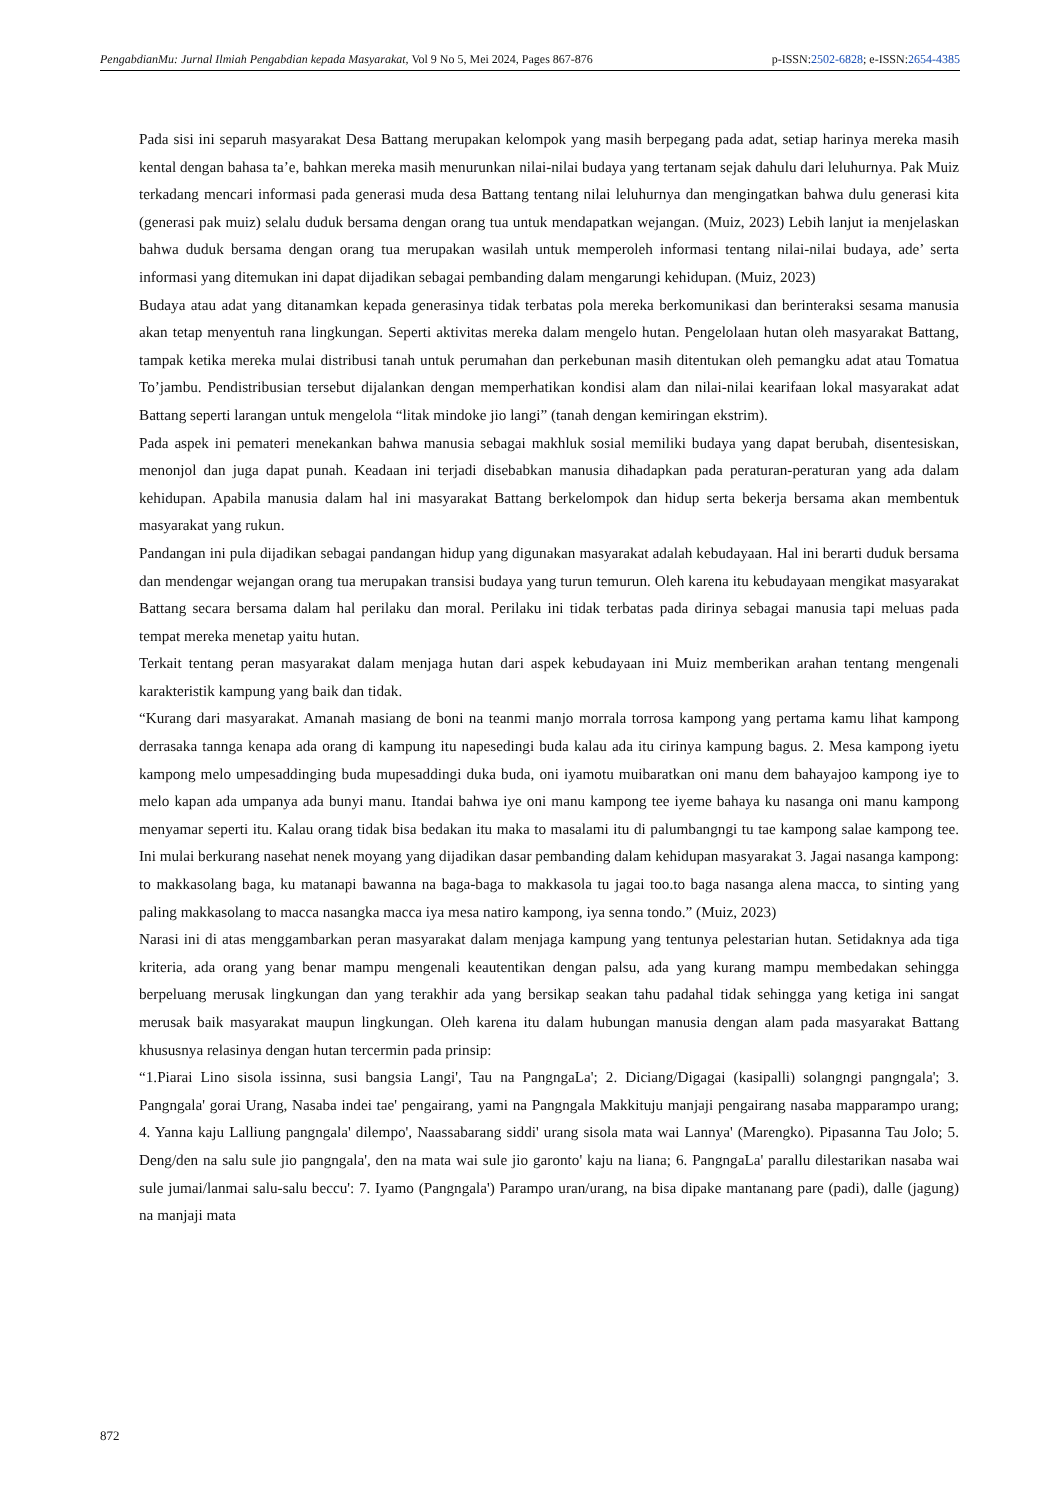PengabdianMu: Jurnal Ilmiah Pengabdian kepada Masyarakat, Vol 9 No 5, Mei 2024, Pages 867-876 p-ISSN:2502-6828; e-ISSN:2654-4385
Pada sisi ini separuh masyarakat Desa Battang merupakan kelompok yang masih berpegang pada adat, setiap harinya mereka masih kental dengan bahasa ta’e, bahkan mereka masih menurunkan nilai-nilai budaya yang tertanam sejak dahulu dari leluhurnya. Pak Muiz terkadang mencari informasi pada generasi muda desa Battang tentang nilai leluhurnya dan mengingatkan bahwa dulu generasi kita (generasi pak muiz) selalu duduk bersama dengan orang tua untuk mendapatkan wejangan. (Muiz, 2023) Lebih lanjut ia menjelaskan bahwa duduk bersama dengan orang tua merupakan wasilah untuk memperoleh informasi tentang nilai-nilai budaya, ade’ serta informasi yang ditemukan ini dapat dijadikan sebagai pembanding dalam mengarungi kehidupan. (Muiz, 2023)
Budaya atau adat yang ditanamkan kepada generasinya tidak terbatas pola mereka berkomunikasi dan berinteraksi sesama manusia akan tetap menyentuh rana lingkungan. Seperti aktivitas mereka dalam mengelo hutan. Pengelolaan hutan oleh masyarakat Battang, tampak ketika mereka mulai distribusi tanah untuk perumahan dan perkebunan masih ditentukan oleh pemangku adat atau Tomatua To’jambu. Pendistribusian tersebut dijalankan dengan memperhatikan kondisi alam dan nilai-nilai kearifaan lokal masyarakat adat Battang seperti larangan untuk mengelola “litak mindoke jio langi” (tanah dengan kemiringan ekstrim).
Pada aspek ini pemateri menekankan bahwa manusia sebagai makhluk sosial memiliki budaya yang dapat berubah, disentesiskan, menonjol dan juga dapat punah. Keadaan ini terjadi disebabkan manusia dihadapkan pada peraturan-peraturan yang ada dalam kehidupan. Apabila manusia dalam hal ini masyarakat Battang berkelompok dan hidup serta bekerja bersama akan membentuk masyarakat yang rukun.
Pandangan ini pula dijadikan sebagai pandangan hidup yang digunakan masyarakat adalah kebudayaan. Hal ini berarti duduk bersama dan mendengar wejangan orang tua merupakan transisi budaya yang turun temurun. Oleh karena itu kebudayaan mengikat masyarakat Battang secara bersama dalam hal perilaku dan moral. Perilaku ini tidak terbatas pada dirinya sebagai manusia tapi meluas pada tempat mereka menetap yaitu hutan.
Terkait tentang peran masyarakat dalam menjaga hutan dari aspek kebudayaan ini Muiz memberikan arahan tentang mengenali karakteristik kampung yang baik dan tidak.
“Kurang dari masyarakat. Amanah masiang de boni na teanmi manjo morrala torrosa kampong yang pertama kamu lihat kampong derrasaka tannga kenapa ada orang di kampung itu napesedingi buda kalau ada itu cirinya kampung bagus. 2. Mesa kampong iyetu kampong melo umpesaddinging buda mupesaddingi duka buda, oni iyamotu muibaratkan oni manu dem bahayajoo kampong iye to melo kapan ada umpanya ada bunyi manu. Itandai bahwa iye oni manu kampong tee iyeme bahaya ku nasanga oni manu kampong menyamar seperti itu. Kalau orang tidak bisa bedakan itu maka to masalami itu di palumbangngi tu tae kampong salae kampong tee. Ini mulai berkurang nasehat nenek moyang yang dijadikan dasar pembanding dalam kehidupan masyarakat 3. Jagai nasanga kampong: to makkasolang baga, ku matanapi bawanna na baga-baga to makkasola tu jagai too.to baga nasanga alena macca, to sinting yang paling makkasolang to macca nasangka macca iya mesa natiro kampong, iya senna tondo.” (Muiz, 2023)
Narasi ini di atas menggambarkan peran masyarakat dalam menjaga kampung yang tentunya pelestarian hutan. Setidaknya ada tiga kriteria, ada orang yang benar mampu mengenali keautentikan dengan palsu, ada yang kurang mampu membedakan sehingga berpeluang merusak lingkungan dan yang terakhir ada yang bersikap seakan tahu padahal tidak sehingga yang ketiga ini sangat merusak baik masyarakat maupun lingkungan. Oleh karena itu dalam hubungan manusia dengan alam pada masyarakat Battang khususnya relasinya dengan hutan tercermin pada prinsip:
“1.Piarai Lino sisola issinna, susi bangsia Langi', Tau na PangngaLa'; 2. Diciang/Digagai (kasipalli) solangngi pangngala'; 3. Pangngala' gorai Urang, Nasaba indei tae' pengairang, yami na Pangngala Makkituju manjaji pengairang nasaba mapparampo urang; 4. Yanna kaju Lalliung pangngala' dilempo', Naassabarang siddi' urang sisola mata wai Lannya' (Marengko). Pipasanna Tau Jolo; 5. Deng/den na salu sule jio pangngala', den na mata wai sule jio garonto' kaju na liana; 6. PangngaLa' parallu dilestarikan nasaba wai sule jumai/lanmai salu-salu beccu': 7. Iyamo (Pangngala') Parampo uran/urang, na bisa dipake mantanang pare (padi), dalle (jagung) na manjaji mata
872